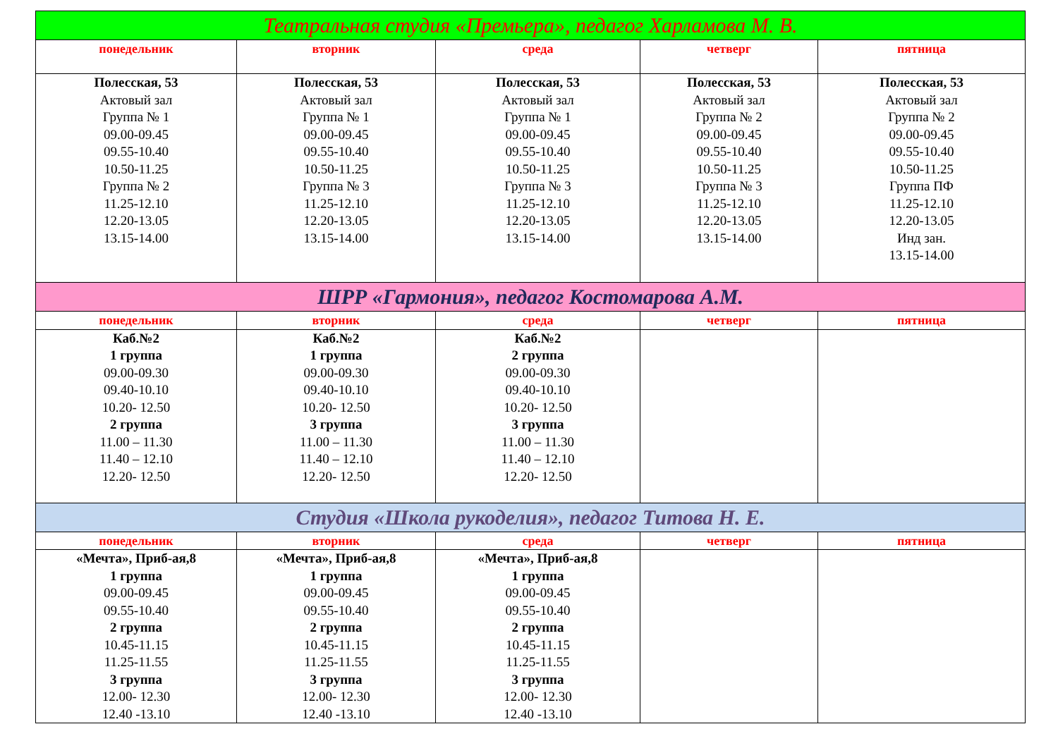| Театральная студия «Премьера», педагог Харламова М. В. | | | | |
| --- | --- | --- | --- | --- |
| понедельник | вторник | среда | четверг | пятница |
| Полесская, 53 Актовый зал Группа № 1 09.00-09.45 09.55-10.40 10.50-11.25 Группа № 2 11.25-12.10 12.20-13.05 13.15-14.00 | Полесская, 53 Актовый зал Группа № 1 09.00-09.45 09.55-10.40 10.50-11.25 Группа № 3 11.25-12.10 12.20-13.05 13.15-14.00 | Полесская, 53 Актовый зал Группа № 1 09.00-09.45 09.55-10.40 10.50-11.25 Группа № 3 11.25-12.10 12.20-13.05 13.15-14.00 | Полесская, 53 Актовый зал Группа № 2 09.00-09.45 09.55-10.40 10.50-11.25 Группа № 3 11.25-12.10 12.20-13.05 13.15-14.00 | Полесская, 53 Актовый зал Группа № 2 09.00-09.45 09.55-10.40 10.50-11.25 Группа ПФ 11.25-12.10 12.20-13.05 Инд зан. 13.15-14.00 |
| ШРР «Гармония», педагог Костомарова А.М. | | | | |
| понедельник | вторник | среда | четверг | пятница |
| Каб.№2 1 группа 09.00-09.30 09.40-10.10 10.20- 12.50 2 группа 11.00 – 11.30 11.40 – 12.10 12.20- 12.50 | Каб.№2 1 группа 09.00-09.30 09.40-10.10 10.20- 12.50 3 группа 11.00 – 11.30 11.40 – 12.10 12.20- 12.50 | Каб.№2 2 группа 09.00-09.30 09.40-10.10 10.20- 12.50 3 группа 11.00 – 11.30 11.40 – 12.10 12.20- 12.50 | | |
| Студия «Школа рукоделия», педагог Титова Н. Е. | | | | |
| понедельник | вторник | среда | четверг | пятница |
| «Мечта», Приб-ая,8 1 группа 09.00-09.45 09.55-10.40 2 группа 10.45-11.15 11.25-11.55 3 группа 12.00- 12.30 12.40 -13.10 | «Мечта», Приб-ая,8 1 группа 09.00-09.45 09.55-10.40 2 группа 10.45-11.15 11.25-11.55 3 группа 12.00- 12.30 12.40 -13.10 | «Мечта», Приб-ая,8 1 группа 09.00-09.45 09.55-10.40 2 группа 10.45-11.15 11.25-11.55 3 группа 12.00- 12.30 12.40 -13.10 | | |